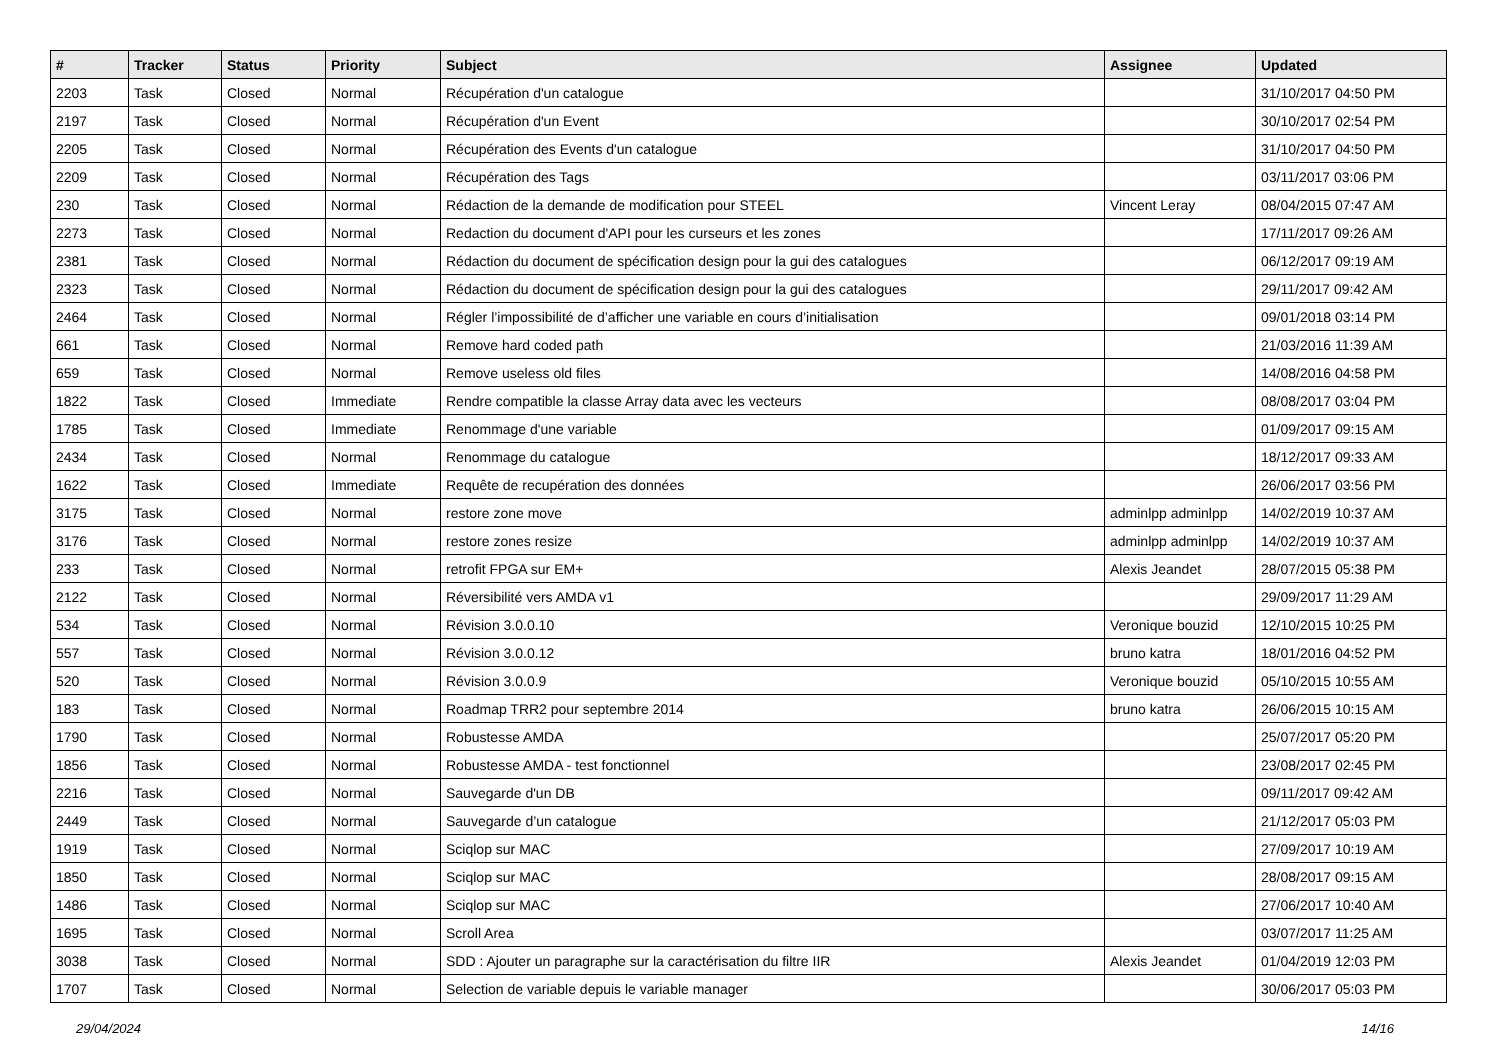| # | Tracker | Status | Priority | Subject | Assignee | Updated |
| --- | --- | --- | --- | --- | --- | --- |
| 2203 | Task | Closed | Normal | Récupération d'un catalogue | | 31/10/2017 04:50 PM |
| 2197 | Task | Closed | Normal | Récupération d'un Event | | 30/10/2017 02:54 PM |
| 2205 | Task | Closed | Normal | Récupération des Events d'un catalogue | | 31/10/2017 04:50 PM |
| 2209 | Task | Closed | Normal | Récupération des Tags | | 03/11/2017 03:06 PM |
| 230 | Task | Closed | Normal | Rédaction de la demande de modification pour STEEL | Vincent Leray | 08/04/2015 07:47 AM |
| 2273 | Task | Closed | Normal | Redaction du document d'API pour les curseurs et les zones | | 17/11/2017 09:26 AM |
| 2381 | Task | Closed | Normal | Rédaction du document de spécification design pour la gui des catalogues | | 06/12/2017 09:19 AM |
| 2323 | Task | Closed | Normal | Rédaction du document de spécification design pour la gui des catalogues | | 29/11/2017 09:42 AM |
| 2464 | Task | Closed | Normal | Régler l’impossibilité de d’afficher une variable en cours d’initialisation | | 09/01/2018 03:14 PM |
| 661 | Task | Closed | Normal | Remove hard coded path | | 21/03/2016 11:39 AM |
| 659 | Task | Closed | Normal | Remove useless old files | | 14/08/2016 04:58 PM |
| 1822 | Task | Closed | Immediate | Rendre compatible la classe Array data avec les vecteurs | | 08/08/2017 03:04 PM |
| 1785 | Task | Closed | Immediate | Renommage d'une variable | | 01/09/2017 09:15 AM |
| 2434 | Task | Closed | Normal | Renommage du catalogue | | 18/12/2017 09:33 AM |
| 1622 | Task | Closed | Immediate | Requête de recupération des données | | 26/06/2017 03:56 PM |
| 3175 | Task | Closed | Normal | restore zone move | adminlpp adminlpp | 14/02/2019 10:37 AM |
| 3176 | Task | Closed | Normal | restore zones resize | adminlpp adminlpp | 14/02/2019 10:37 AM |
| 233 | Task | Closed | Normal | retrofit FPGA sur EM+ | Alexis Jeandet | 28/07/2015 05:38 PM |
| 2122 | Task | Closed | Normal | Réversibilité vers AMDA v1 | | 29/09/2017 11:29 AM |
| 534 | Task | Closed | Normal | Révision 3.0.0.10 | Veronique bouzid | 12/10/2015 10:25 PM |
| 557 | Task | Closed | Normal | Révision 3.0.0.12 | bruno katra | 18/01/2016 04:52 PM |
| 520 | Task | Closed | Normal | Révision 3.0.0.9 | Veronique bouzid | 05/10/2015 10:55 AM |
| 183 | Task | Closed | Normal | Roadmap TRR2 pour septembre 2014 | bruno katra | 26/06/2015 10:15 AM |
| 1790 | Task | Closed | Normal | Robustesse AMDA | | 25/07/2017 05:20 PM |
| 1856 | Task | Closed | Normal | Robustesse AMDA - test fonctionnel | | 23/08/2017 02:45 PM |
| 2216 | Task | Closed | Normal | Sauvegarde d'un DB | | 09/11/2017 09:42 AM |
| 2449 | Task | Closed | Normal | Sauvegarde d’un catalogue | | 21/12/2017 05:03 PM |
| 1919 | Task | Closed | Normal | Sciqlop sur MAC | | 27/09/2017 10:19 AM |
| 1850 | Task | Closed | Normal | Sciqlop sur MAC | | 28/08/2017 09:15 AM |
| 1486 | Task | Closed | Normal | Sciqlop sur MAC | | 27/06/2017 10:40 AM |
| 1695 | Task | Closed | Normal | Scroll Area | | 03/07/2017 11:25 AM |
| 3038 | Task | Closed | Normal | SDD : Ajouter un paragraphe sur la caractérisation du filtre IIR | Alexis Jeandet | 01/04/2019 12:03 PM |
| 1707 | Task | Closed | Normal | Selection de variable depuis le variable manager | | 30/06/2017 05:03 PM |
29/04/2024 14/16